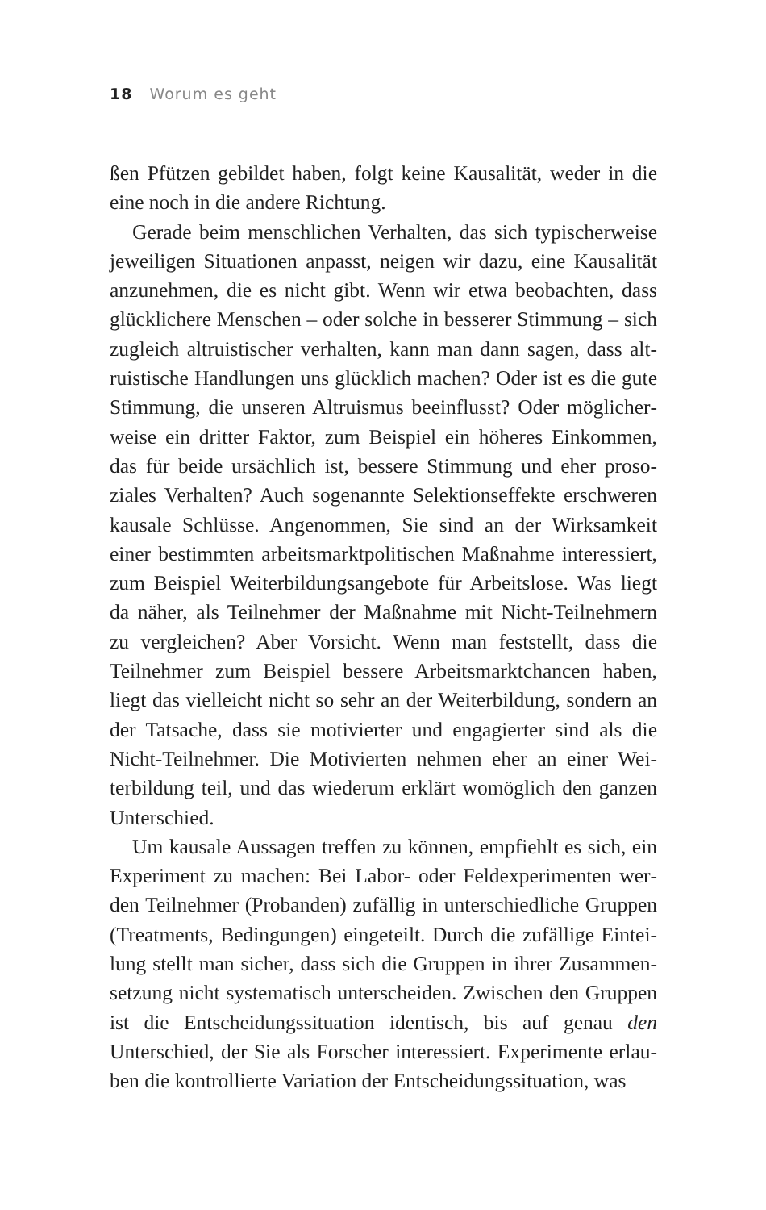18 Worum es geht
ßen Pfützen gebildet haben, folgt keine Kausalität, weder in die eine noch in die andere Richtung.
Gerade beim menschlichen Verhalten, das sich typischerweise jeweiligen Situationen anpasst, neigen wir dazu, eine Kausalität anzunehmen, die es nicht gibt. Wenn wir etwa beobachten, dass glücklichere Menschen – oder solche in besserer Stimmung – sich zugleich altruistischer verhalten, kann man dann sagen, dass alt­ruistische Handlungen uns glücklich machen? Oder ist es die gute Stimmung, die unseren Altruismus beeinflusst? Oder möglicher­weise ein dritter Faktor, zum Beispiel ein höheres Einkommen, das für beide ursächlich ist, bessere Stimmung und eher proso­ziales Verhalten? Auch sogenannte Selektionseffekte erschweren kausale Schlüsse. Angenommen, Sie sind an der Wirksamkeit einer bestimmten arbeitsmarktpolitischen Maßnahme interes­siert, zum Beispiel Weiterbildungsangebote für Arbeitslose. Was liegt da näher, als Teilnehmer der Maßnahme mit Nicht-Teilneh­mern zu vergleichen? Aber Vorsicht. Wenn man feststellt, dass die Teilnehmer zum Beispiel bessere Arbeitsmarktchancen haben, liegt das vielleicht nicht so sehr an der Weiterbildung, sondern an der Tatsache, dass sie motivierter und engagierter sind als die Nicht-Teilnehmer. Die Motivierten nehmen eher an einer Wei­terbildung teil, und das wiederum erklärt womöglich den ganzen Unterschied.
Um kausale Aussagen treffen zu können, empfiehlt es sich, ein Experiment zu machen: Bei Labor- oder Feldexperimenten wer­den Teilnehmer (Probanden) zufällig in unterschiedliche Gruppen (Treatments, Bedingungen) eingeteilt. Durch die zufällige Eintei­lung stellt man sicher, dass sich die Gruppen in ihrer Zusammen­setzung nicht systematisch unterscheiden. Zwischen den Grup­pen ist die Entscheidungssituation identisch, bis auf genau den Unterschied, der Sie als Forscher interessiert. Experimente erlau­ben die kontrollierte Variation der Entscheidungssituation, was